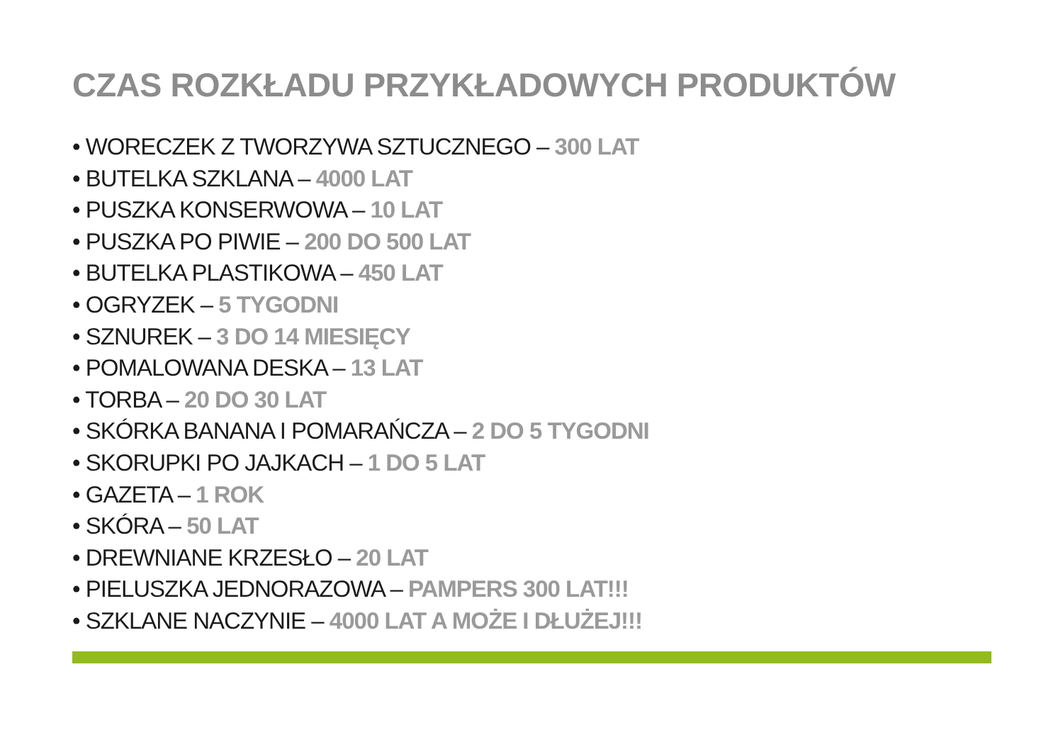CZAS ROZKŁADU PRZYKŁADOWYCH PRODUKTÓW
• WORECZEK Z TWORZYWA SZTUCZNEGO – 300 LAT
• BUTELKA SZKLANA – 4000 LAT
• PUSZKA KONSERWOWA – 10 LAT
• PUSZKA PO PIWIE – 200 DO 500 LAT
• BUTELKA PLASTIKOWA – 450 LAT
• OGRYZEK – 5 TYGODNI
• SZNUREK – 3 DO 14 MIESIĘCY
• POMALOWANA DESKA – 13 LAT
• TORBA – 20 DO 30 LAT
• SKÓRKA BANANA I POMARAŃCZA – 2 DO 5 TYGODNI
• SKORUPKI PO JAJKACH – 1 DO 5 LAT
• GAZETA – 1 ROK
• SKÓRA – 50 LAT
• DREWNIANE KRZESŁO – 20 LAT
• PIELUSZKA JEDNORAZOWA – PAMPERS 300 LAT!!!
• SZKLANE NACZYNIE – 4000 LAT A MOŻE I DŁUŻEJ!!!